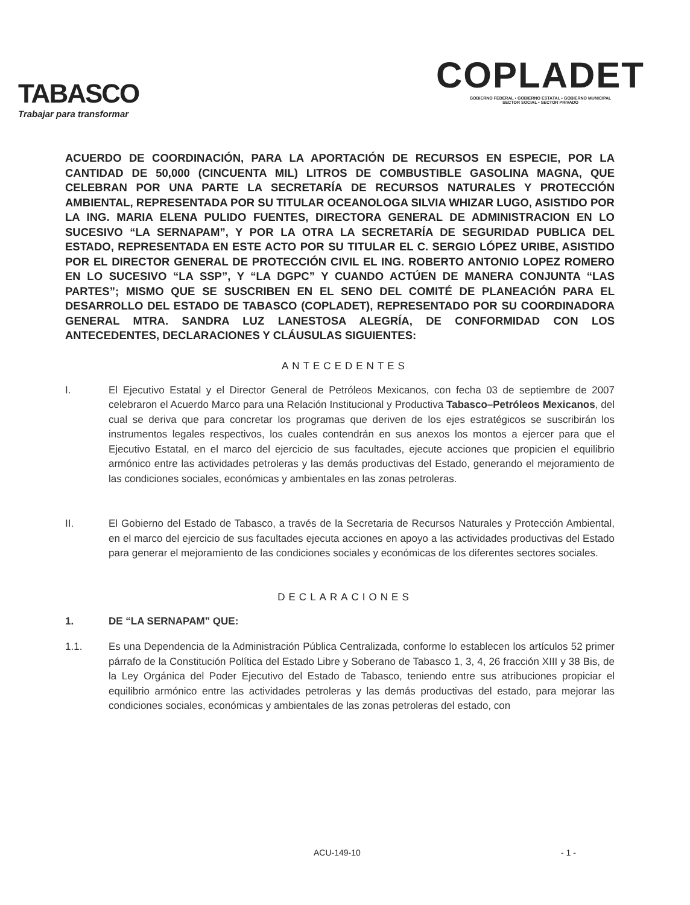TABASCO
Trabajar para transformar
COPLADET
GOBIERNO FEDERAL • GOBIERNO ESTATAL • GOBIERNO MUNICIPAL
SECTOR SOCIAL • SECTOR PRIVADO
ACUERDO DE COORDINACIÓN, PARA LA APORTACIÓN DE RECURSOS EN ESPECIE, POR LA CANTIDAD DE 50,000 (CINCUENTA MIL) LITROS DE COMBUSTIBLE GASOLINA MAGNA, QUE CELEBRAN POR UNA PARTE LA SECRETARÍA DE RECURSOS NATURALES Y PROTECCIÓN AMBIENTAL, REPRESENTADA POR SU TITULAR OCEANOLOGA SILVIA WHIZAR LUGO, ASISTIDO POR LA ING. MARIA ELENA PULIDO FUENTES, DIRECTORA GENERAL DE ADMINISTRACION EN LO SUCESIVO “LA SERNAPAM”, Y POR LA OTRA LA SECRETARÍA DE SEGURIDAD PUBLICA DEL ESTADO, REPRESENTADA EN ESTE ACTO POR SU TITULAR EL C. SERGIO LÓPEZ URIBE, ASISTIDO POR EL DIRECTOR GENERAL DE PROTECCIÓN CIVIL EL ING. ROBERTO ANTONIO LOPEZ ROMERO EN LO SUCESIVO “LA SSP”, Y “LA DGPC” Y CUANDO ACTÚEN DE MANERA CONJUNTA “LAS PARTES”; MISMO QUE SE SUSCRIBEN EN EL SENO DEL COMITÉ DE PLANEACIÓN PARA EL DESARROLLO DEL ESTADO DE TABASCO (COPLADET), REPRESENTADO POR SU COORDINADORA GENERAL MTRA. SANDRA LUZ LANESTOSA ALEGRÍA, DE CONFORMIDAD CON LOS ANTECEDENTES, DECLARACIONES Y CLÁUSULAS SIGUIENTES:
ANTECEDENTES
I. El Ejecutivo Estatal y el Director General de Petróleos Mexicanos, con fecha 03 de septiembre de 2007 celebraron el Acuerdo Marco para una Relación Institucional y Productiva Tabasco–Petróleos Mexicanos, del cual se deriva que para concretar los programas que deriven de los ejes estratégicos se suscribirán los instrumentos legales respectivos, los cuales contendrán en sus anexos los montos a ejercer para que el Ejecutivo Estatal, en el marco del ejercicio de sus facultades, ejecute acciones que propicien el equilibrio armónico entre las actividades petroleras y las demás productivas del Estado, generando el mejoramiento de las condiciones sociales, económicas y ambientales en las zonas petroleras.
II. El Gobierno del Estado de Tabasco, a través de la Secretaria de Recursos Naturales y Protección Ambiental, en el marco del ejercicio de sus facultades ejecuta acciones en apoyo a las actividades productivas del Estado para generar el mejoramiento de las condiciones sociales y económicas de los diferentes sectores sociales.
DECLARACIONES
1. DE “LA SERNAPAM” QUE:
1.1. Es una Dependencia de la Administración Pública Centralizada, conforme lo establecen los artículos 52 primer párrafo de la Constitución Política del Estado Libre y Soberano de Tabasco 1, 3, 4, 26 fracción XIII y 38 Bis, de la Ley Orgánica del Poder Ejecutivo del Estado de Tabasco, teniendo entre sus atribuciones propiciar el equilibrio armónico entre las actividades petroleras y las demás productivas del estado, para mejorar las condiciones sociales, económicas y ambientales de las zonas petroleras del estado, con
ACU-149-10 - 1 -